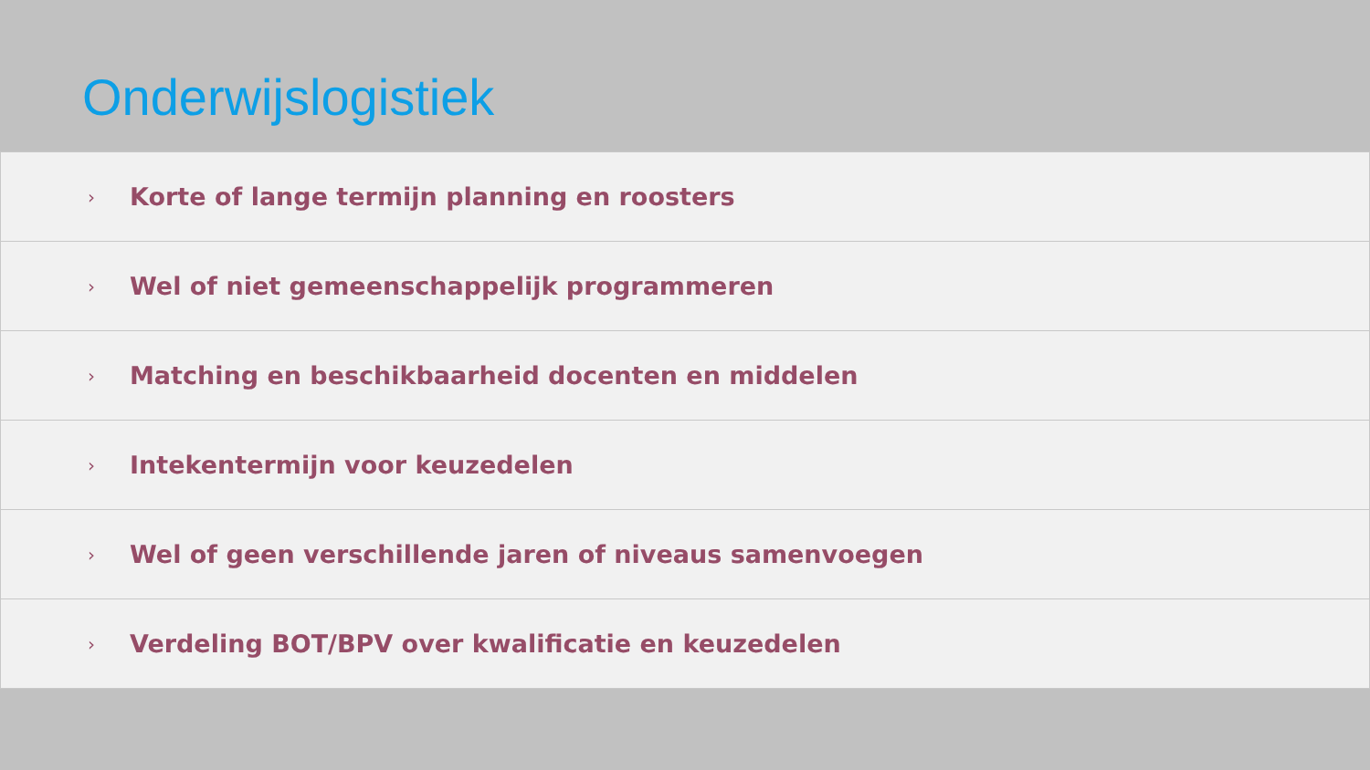Onderwijslogistiek
› Korte of lange termijn planning en roosters
› Wel of niet gemeenschappelijk programmeren
› Matching en beschikbaarheid docenten en middelen
› Intekentermijn voor keuzedelen
› Wel of geen verschillende jaren of niveaus samenvoegen
› Verdeling BOT/BPV over kwalificatie en keuzedelen